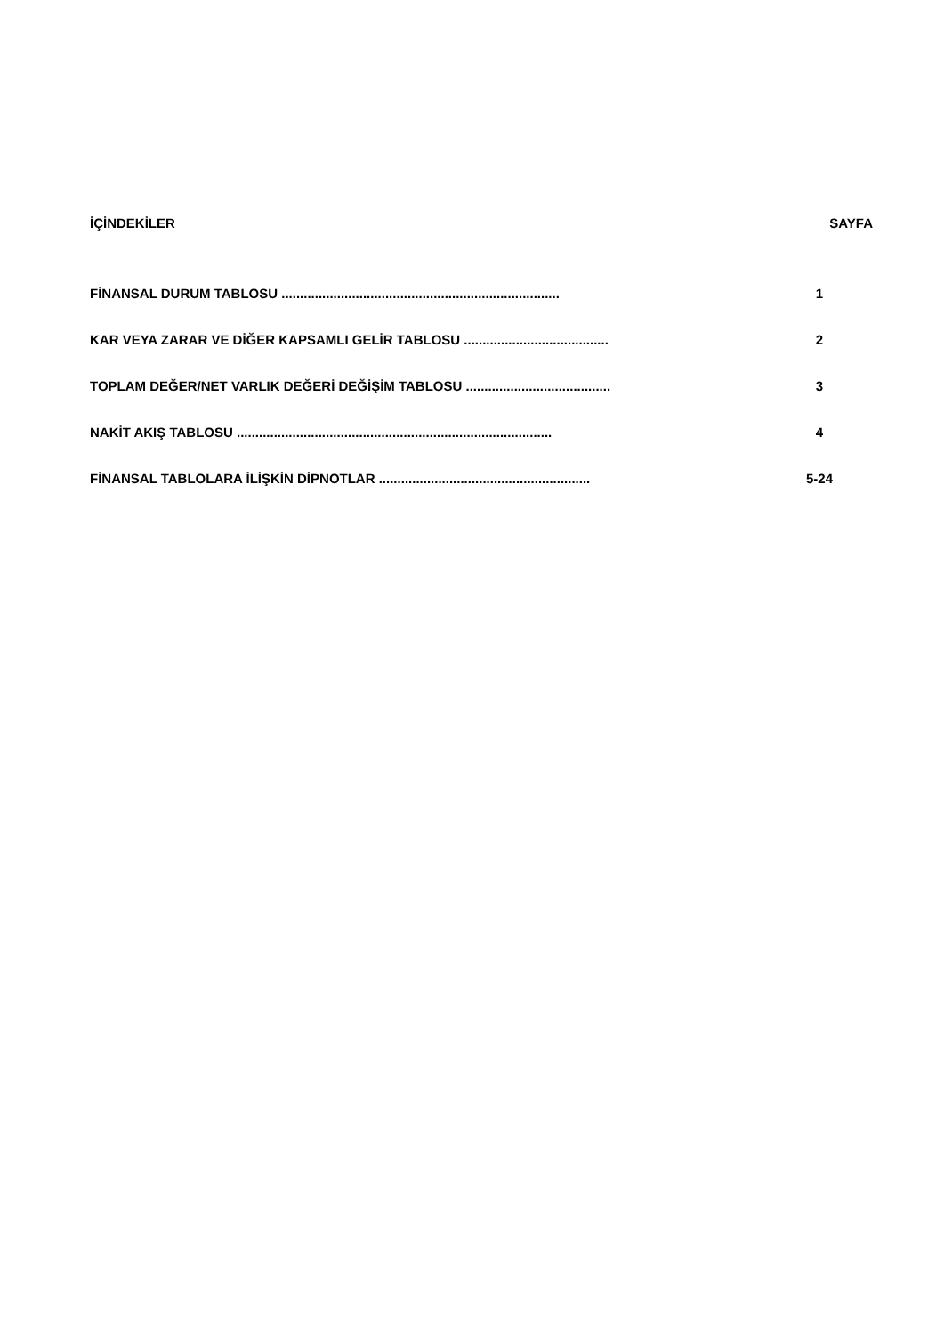İÇİNDEKİLER SAYFA
FİNANSAL DURUM TABLOSU ........................................................................... 1
KAR VEYA ZARAR VE DİĞER KAPSAMLI GELİR TABLOSU ....................................... 2
TOPLAM DEĞER/NET VARLIK DEĞERİ DEĞİŞİM TABLOSU ....................................... 3
NAKİT AKIŞ TABLOSU ..................................................................................... 4
FİNANSAL TABLOLARA İLİŞKİN DİPNOTLAR ......................................................... 5-24